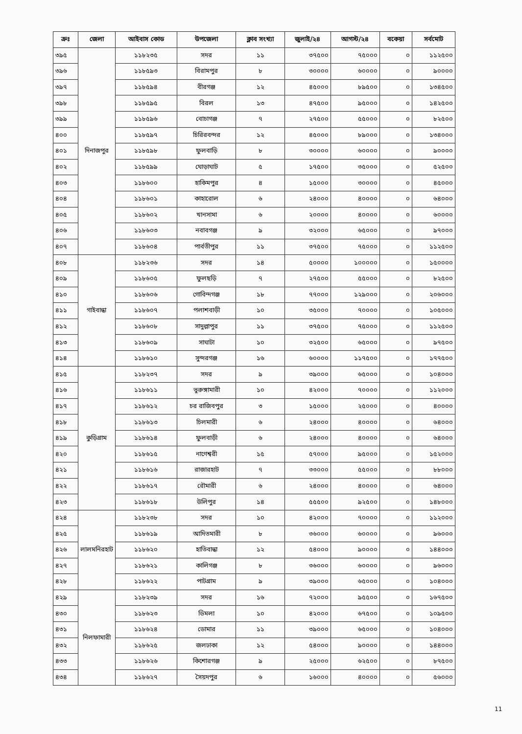| ক্রঃ | জেলা | আইবাস কোড | উপজেলা | ক্লাব সংখ্যা | জুলাই/২৪ | আগস্ট/২৪ | বকেয়া | সর্বমোট |
| --- | --- | --- | --- | --- | --- | --- | --- | --- |
| ৩৯৫ | দিনাজপুর | ১১৮২৩৫ | সদর | ১১ | ৩৭৫০০ | ৭৫০০০ | ০ | ১১২৫০০ |
| ৩৯৬ | | ১১৮৫৯৩ | বিরামপুর | ৮ | ৩০০০০ | ৬০০০০ | ০ | ৯০০০০ |
| ৩৯৭ | | ১১৮৫৯৪ | বীরগঞ্জ | ১২ | ৪৫০০০ | ৮৯৫০০ | ০ | ১৩৪৫০০ |
| ৩৯৮ | | ১১৮৫৯৫ | বিরল | ১৩ | ৪৭৫০০ | ৯৫০০০ | ০ | ১৪২৫০০ |
| ৩৯৯ | | ১১৮৫৯৬ | বোচাগঞ্জ | ৭ | ২৭৫০০ | ৫৫০০০ | ০ | ৮২৫০০ |
| ৪০০ | | ১১৮৫৯৭ | চিরিরবন্দর | ১২ | ৪৫০০০ | ৮৯০০০ | ০ | ১৩৪০০০ |
| ৪০১ | | ১১৮৫৯৮ | ফুলবাড়ি | ৮ | ৩০০০০ | ৬০০০০ | ০ | ৯০০০০ |
| ৪০২ | | ১১৮৫৯৯ | ঘোড়াঘাট | ৫ | ১৭৫০০ | ৩৫০০০ | ০ | ৫২৫০০ |
| ৪০৩ | | ১১৮৬০০ | হাকিমপুর | ৪ | ১৫০০০ | ৩০০০০ | ০ | ৪৫০০০ |
| ৪০৪ | | ১১৮৬০১ | কাহারোল | ৬ | ২৪০০০ | ৪০০০০ | ০ | ৬৪০০০ |
| ৪০৫ | | ১১৮৬০২ | খানসামা | ৬ | ২০০০০ | ৪০০০০ | ০ | ৬০০০০ |
| ৪০৬ | | ১১৮৬০৩ | নবাবগঞ্জ | ৯ | ৩২০০০ | ৬৫০০০ | ০ | ৯৭০০০ |
| ৪০৭ | | ১১৮৬০৪ | পার্বতীপুর | ১১ | ৩৭৫০০ | ৭৫০০০ | ০ | ১১২৫০০ |
| ৪০৮ | গাইবান্ধা | ১১৮২৩৬ | সদর | ১৪ | ৫০০০০ | ১০০০০০ | ০ | ১৫০০০০ |
| ৪০৯ | | ১১৮৬০৫ | ফুলছড়ি | ৭ | ২৭৫০০ | ৫৫০০০ | ০ | ৮২৫০০ |
| ৪১০ | | ১১৮৬০৬ | গোবিন্দগঞ্জ | ১৮ | ৭৭০০০ | ১২৯০০০ | ০ | ২০৬০০০ |
| ৪১১ | | ১১৮৬০৭ | পলাশবাড়ী | ১০ | ৩৫০০০ | ৭০০০০ | ০ | ১০৫০০০ |
| ৪১২ | | ১১৮৬০৮ | সাদুল্লাপুর | ১১ | ৩৭৫০০ | ৭৫০০০ | ০ | ১১২৫০০ |
| ৪১৩ | | ১১৮৬০৯ | সাঘাটা | ১০ | ৩২৫০০ | ৬৫০০০ | ০ | ৯৭৫০০ |
| ৪১৪ | | ১১৮৬১০ | সুন্দরগঞ্জ | ১৬ | ৬০০০০ | ১১৭৫০০ | ০ | ১৭৭৫০০ |
| ৪১৫ | কুড়িগ্রাম | ১১৮২৩৭ | সদর | ৯ | ৩৯০০০ | ৬৫০০০ | ০ | ১০৪০০০ |
| ৪১৬ | | ১১৮৬১১ | ভুরুঙ্গামারী | ১০ | ৪২০০০ | ৭০০০০ | ০ | ১১২০০০ |
| ৪১৭ | | ১১৮৬১২ | চর রাজিবপুর | ৩ | ১৫০০০ | ২৫০০০ | ০ | ৪০০০০ |
| ৪১৮ | | ১১৮৬১৩ | চিলমারী | ৬ | ২৪০০০ | ৪০০০০ | ০ | ৬৪০০০ |
| ৪১৯ | | ১১৮৬১৪ | ফুলবাড়ী | ৬ | ২৪০০০ | ৪০০০০ | ০ | ৬৪০০০ |
| ৪২০ | | ১১৮৬১৫ | নাগেশ্বরী | ১৫ | ৫৭০০০ | ৯৫০০০ | ০ | ১৫২০০০ |
| ৪২১ | | ১১৮৬১৬ | রাজারহাট | ৭ | ৩৩০০০ | ৫৫০০০ | ০ | ৮৮০০০ |
| ৪২২ | | ১১৮৬১৭ | রৌমারী | ৬ | ২৪০০০ | ৪০০০০ | ০ | ৬৪০০০ |
| ৪২৩ | | ১১৮৬১৮ | উলিপুর | ১৪ | ৫৫৫০০ | ৯২৫০০ | ০ | ১৪৮০০০ |
| ৪২৪ | লালমনিরহাট | ১১৮২৩৮ | সদর | ১০ | ৪২০০০ | ৭০০০০ | ০ | ১১২০০০ |
| ৪২৫ | | ১১৮৬১৯ | আদিতমারী | ৮ | ৩৬০০০ | ৬০০০০ | ০ | ৯৬০০০ |
| ৪২৬ | | ১১৮৬২০ | হাতিবান্ধা | ১২ | ৫৪০০০ | ৯০০০০ | ০ | ১৪৪০০০ |
| ৪২৭ | | ১১৮৬২১ | কালিগঞ্জ | ৮ | ৩৬০০০ | ৬০০০০ | ০ | ৯৬০০০ |
| ৪২৮ | | ১১৮৬২২ | পাটগ্রাম | ৯ | ৩৯০০০ | ৬৫০০০ | ০ | ১০৪০০০ |
| ৪২৯ | নিলফামারী | ১১৮২৩৯ | সদর | ১৬ | ৭২০০০ | ৯৫৫০০ | ০ | ১৬৭৫০০ |
| ৪৩০ | | ১১৮৬২৩ | ডিমলা | ১০ | ৪২০০০ | ৬৭৫০০ | ০ | ১০৯৫০০ |
| ৪৩১ | | ১১৮৬২৪ | ডোমার | ১১ | ৩৯০০০ | ৬৫০০০ | ০ | ১০৪০০০ |
| ৪৩২ | | ১১৮৬২৫ | জলঢাকা | ১২ | ৫৪০০০ | ৯০০০০ | ০ | ১৪৪০০০ |
| ৪৩৩ | | ১১৮৬২৬ | কিশোরগঞ্জ | ৯ | ২৫০০০ | ৬২৫০০ | ০ | ৮৭৫০০ |
| ৪৩৪ | | ১১৮৬২৭ | সৈয়দপুর | ৬ | ১৬০০০ | ৪০০০০ | ০ | ৫৬০০০ |
11